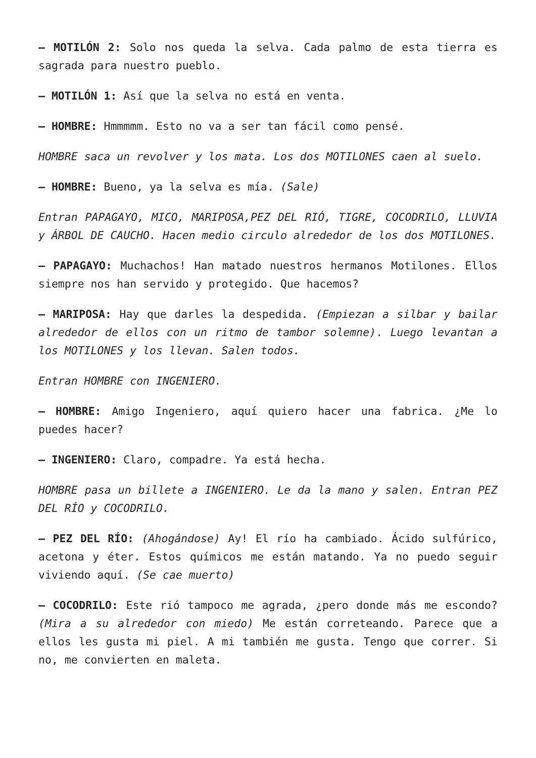– MOTILÓN 2: Solo nos queda la selva. Cada palmo de esta tierra es sagrada para nuestro pueblo.
– MOTILÓN 1: Así que la selva no está en venta.
– HOMBRE: Hmmmmm. Esto no va a ser tan fácil como pensé.
HOMBRE saca un revolver y los mata. Los dos MOTILONES caen al suelo.
– HOMBRE: Bueno, ya la selva es mía. (Sale)
Entran PAPAGAYO, MICO, MARIPOSA,PEZ DEL RIÓ, TIGRE, COCODRILO, LLUVIA y ÁRBOL DE CAUCHO. Hacen medio circulo alrededor de los dos MOTILONES.
– PAPAGAYO: Muchachos! Han matado nuestros hermanos Motilones. Ellos siempre nos han servido y protegido. Que hacemos?
– MARIPOSA: Hay que darles la despedida. (Empiezan a silbar y bailar alrededor de ellos con un ritmo de tambor solemne). Luego levantan a los MOTILONES y los llevan. Salen todos.
Entran HOMBRE con INGENIERO.
– HOMBRE: Amigo Ingeniero, aquí quiero hacer una fabrica. ¿Me lo puedes hacer?
– INGENIERO: Claro, compadre. Ya está hecha.
HOMBRE pasa un billete a INGENIERO. Le da la mano y salen. Entran PEZ DEL RÍO y COCODRILO.
– PEZ DEL RÍO: (Ahogándose) Ay! El río ha cambiado. Ácido sulfúrico, acetona y éter. Estos químicos me están matando. Ya no puedo seguir viviendo aquí. (Se cae muerto)
– COCODRILO: Este rió tampoco me agrada, ¿pero donde más me escondo? (Mira a su alrededor con miedo) Me están correteando. Parece que a ellos les gusta mi piel. A mi también me gusta. Tengo que correr. Si no, me convierten en maleta.